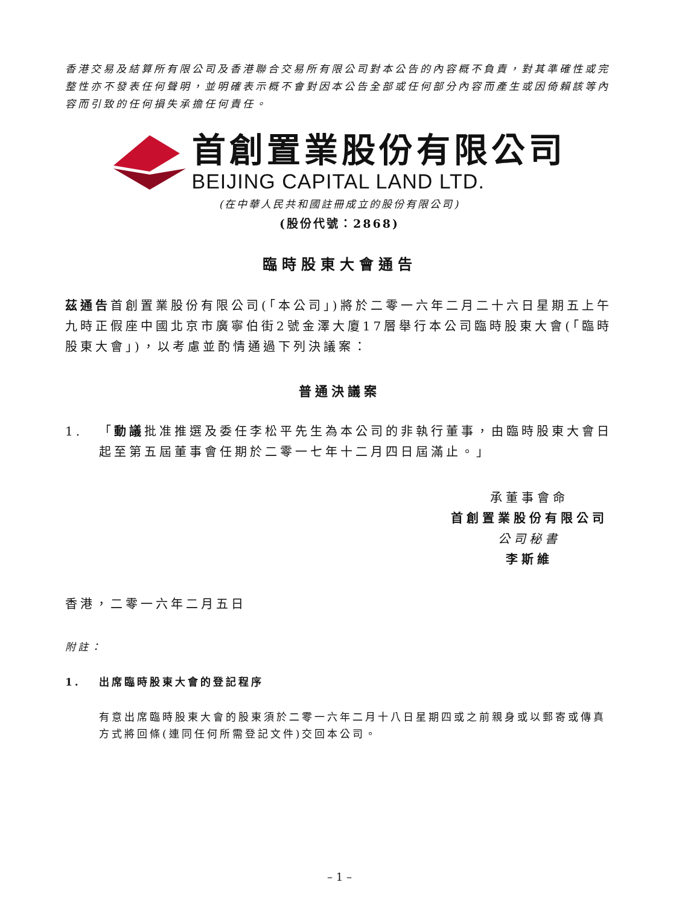香港交易及結算所有限公司及香港聯合交易所有限公司對本公告的內容概不負責，對其準確性或完整性亦不發表任何聲明，並明確表示概不會對因本公告全部或任何部分內容而產生或因倚賴該等內容而引致的任何損失承擔任何責任。
首創置業股份有限公司
BEIJING CAPITAL LAND LTD.
(在中華人民共和國註冊成立的股份有限公司)
(股份代號：2868)
臨時股東大會通告
茲通告首創置業股份有限公司(「本公司」)將於二零一六年二月二十六日星期五上午九時正假座中國北京市廣寧伯街2號金澤大廈17層舉行本公司臨時股東大會(「臨時股東大會」)，以考慮並酌情通過下列決議案：
普通決議案
1. 「動議批准推選及委任李松平先生為本公司的非執行董事，由臨時股東大會日起至第五屆董事會任期於二零一七年十二月四日屆滿止。」
承董事會命
首創置業股份有限公司
公司秘書
李斯維
香港，二零一六年二月五日
附註：
1. 出席臨時股東大會的登記程序
有意出席臨時股東大會的股東須於二零一六年二月十八日星期四或之前親身或以郵寄或傳真方式將回條(連同任何所需登記文件)交回本公司。
– 1 –